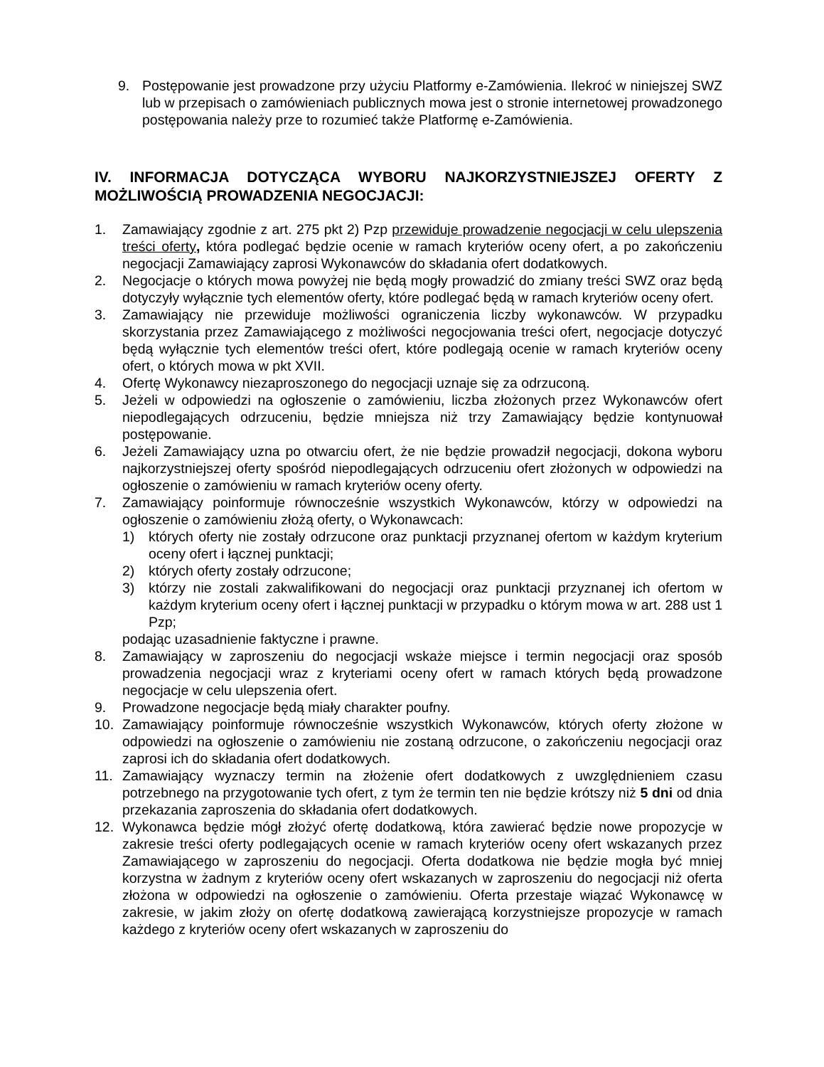9. Postępowanie jest prowadzone przy użyciu Platformy e-Zamówienia. Ilekroć w niniejszej SWZ lub w przepisach o zamówieniach publicznych mowa jest o stronie internetowej prowadzonego postępowania należy prze to rozumieć także Platformę e-Zamówienia.
IV. INFORMACJA DOTYCZĄCA WYBORU NAJKORZYSTNIEJSZEJ OFERTY Z MOŻLIWOŚCIĄ PROWADZENIA NEGOCJACJI:
1. Zamawiający zgodnie z art. 275 pkt 2) Pzp przewiduje prowadzenie negocjacji w celu ulepszenia treści oferty, która podlegać będzie ocenie w ramach kryteriów oceny ofert, a po zakończeniu negocjacji Zamawiający zaprosi Wykonawców do składania ofert dodatkowych.
2. Negocjacje o których mowa powyżej nie będą mogły prowadzić do zmiany treści SWZ oraz będą dotyczyły wyłącznie tych elementów oferty, które podlegać będą w ramach kryteriów oceny ofert.
3. Zamawiający nie przewiduje możliwości ograniczenia liczby wykonawców. W przypadku skorzystania przez Zamawiającego z możliwości negocjowania treści ofert, negocjacje dotyczyć będą wyłącznie tych elementów treści ofert, które podlegają ocenie w ramach kryteriów oceny ofert, o których mowa w pkt XVII.
4. Ofertę Wykonawcy niezaproszonego do negocjacji uznaje się za odrzuconą.
5. Jeżeli w odpowiedzi na ogłoszenie o zamówieniu, liczba złożonych przez Wykonawców ofert niepodlegających odrzuceniu, będzie mniejsza niż trzy Zamawiający będzie kontynuował postępowanie.
6. Jeżeli Zamawiający uzna po otwarciu ofert, że nie będzie prowadził negocjacji, dokona wyboru najkorzystniejszej oferty spośród niepodlegających odrzuceniu ofert złożonych w odpowiedzi na ogłoszenie o zamówieniu w ramach kryteriów oceny oferty.
7. Zamawiający poinformuje równocześnie wszystkich Wykonawców, którzy w odpowiedzi na ogłoszenie o zamówieniu złożą oferty, o Wykonawcach:
1) których oferty nie zostały odrzucone oraz punktacji przyznanej ofertom w każdym kryterium oceny ofert i łącznej punktacji;
2) których oferty zostały odrzucone;
3) którzy nie zostali zakwalifikowani do negocjacji oraz punktacji przyznanej ich ofertom w każdym kryterium oceny ofert i łącznej punktacji w przypadku o którym mowa w art. 288 ust 1 Pzp;
podając uzasadnienie faktyczne i prawne.
8. Zamawiający w zaproszeniu do negocjacji wskaże miejsce i termin negocjacji oraz sposób prowadzenia negocjacji wraz z kryteriami oceny ofert w ramach których będą prowadzone negocjacje w celu ulepszenia ofert.
9. Prowadzone negocjacje będą miały charakter poufny.
10. Zamawiający poinformuje równocześnie wszystkich Wykonawców, których oferty złożone w odpowiedzi na ogłoszenie o zamówieniu nie zostaną odrzucone, o zakończeniu negocjacji oraz zaprosi ich do składania ofert dodatkowych.
11. Zamawiający wyznaczy termin na złożenie ofert dodatkowych z uwzględnieniem czasu potrzebnego na przygotowanie tych ofert, z tym że termin ten nie będzie krótszy niż 5 dni od dnia przekazania zaproszenia do składania ofert dodatkowych.
12. Wykonawca będzie mógł złożyć ofertę dodatkową, która zawierać będzie nowe propozycje w zakresie treści oferty podlegających ocenie w ramach kryteriów oceny ofert wskazanych przez Zamawiającego w zaproszeniu do negocjacji. Oferta dodatkowa nie będzie mogła być mniej korzystna w żadnym z kryteriów oceny ofert wskazanych w zaproszeniu do negocjacji niż oferta złożona w odpowiedzi na ogłoszenie o zamówieniu. Oferta przestaje wiązać Wykonawcę w zakresie, w jakim złoży on ofertę dodatkową zawierającą korzystniejsze propozycje w ramach każdego z kryteriów oceny ofert wskazanych w zaproszeniu do